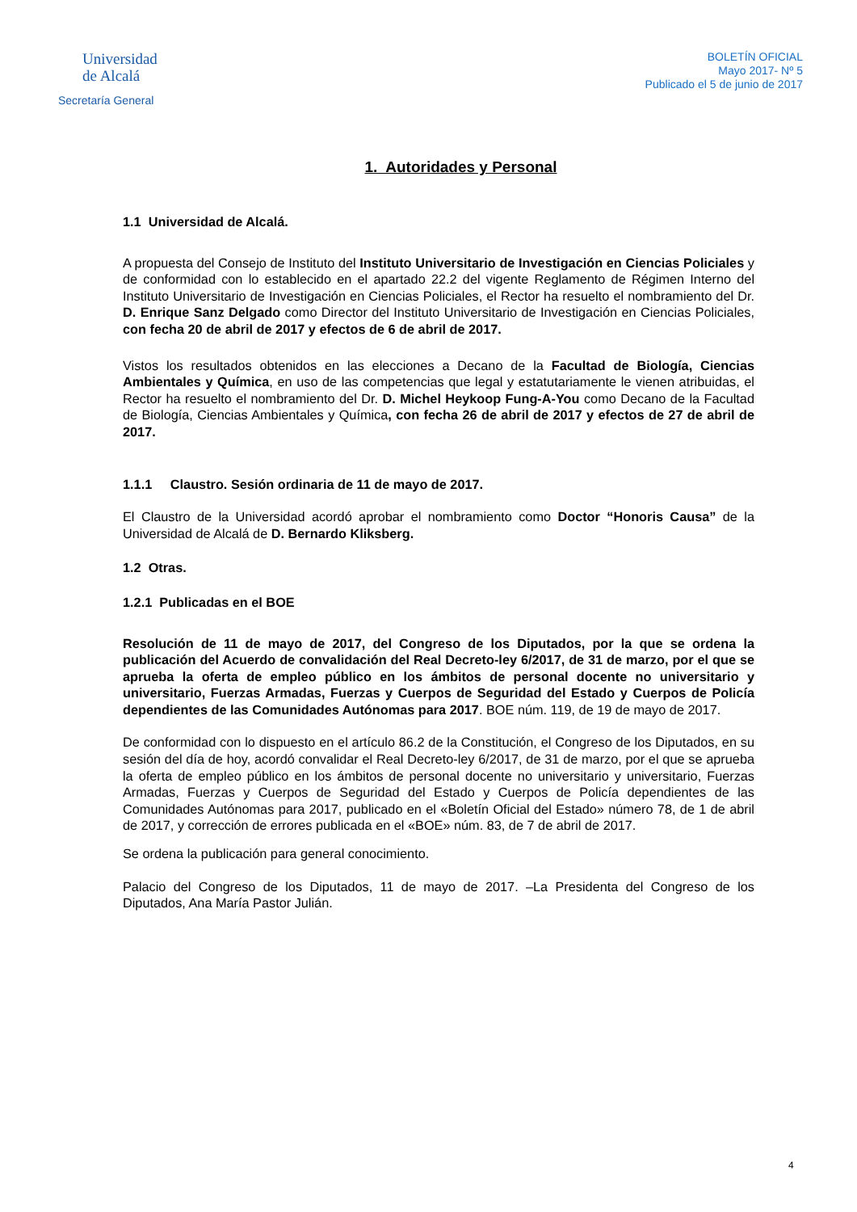Universidad
de Alcalá
Secretaría General
BOLETÍN OFICIAL
Mayo 2017- Nº 5
Publicado el 5 de junio de 2017
1. Autoridades y Personal
1.1 Universidad de Alcalá.
A propuesta del Consejo de Instituto del Instituto Universitario de Investigación en Ciencias Policiales y de conformidad con lo establecido en el apartado 22.2 del vigente Reglamento de Régimen Interno del Instituto Universitario de Investigación en Ciencias Policiales, el Rector ha resuelto el nombramiento del Dr. D. Enrique Sanz Delgado como Director del Instituto Universitario de Investigación en Ciencias Policiales, con fecha 20 de abril de 2017 y efectos de 6 de abril de 2017.
Vistos los resultados obtenidos en las elecciones a Decano de la Facultad de Biología, Ciencias Ambientales y Química, en uso de las competencias que legal y estatutariamente le vienen atribuidas, el Rector ha resuelto el nombramiento del Dr. D. Michel Heykoop Fung-A-You como Decano de la Facultad de Biología, Ciencias Ambientales y Química, con fecha 26 de abril de 2017 y efectos de 27 de abril de 2017.
1.1.1 Claustro. Sesión ordinaria de 11 de mayo de 2017.
El Claustro de la Universidad acordó aprobar el nombramiento como Doctor “Honoris Causa” de la Universidad de Alcalá de D. Bernardo Kliksberg.
1.2 Otras.
1.2.1 Publicadas en el BOE
Resolución de 11 de mayo de 2017, del Congreso de los Diputados, por la que se ordena la publicación del Acuerdo de convalidación del Real Decreto-ley 6/2017, de 31 de marzo, por el que se aprueba la oferta de empleo público en los ámbitos de personal docente no universitario y universitario, Fuerzas Armadas, Fuerzas y Cuerpos de Seguridad del Estado y Cuerpos de Policía dependientes de las Comunidades Autónomas para 2017. BOE núm. 119, de 19 de mayo de 2017.
De conformidad con lo dispuesto en el artículo 86.2 de la Constitución, el Congreso de los Diputados, en su sesión del día de hoy, acordó convalidar el Real Decreto-ley 6/2017, de 31 de marzo, por el que se aprueba la oferta de empleo público en los ámbitos de personal docente no universitario y universitario, Fuerzas Armadas, Fuerzas y Cuerpos de Seguridad del Estado y Cuerpos de Policía dependientes de las Comunidades Autónomas para 2017, publicado en el «Boletín Oficial del Estado» número 78, de 1 de abril de 2017, y corrección de errores publicada en el «BOE» núm. 83, de 7 de abril de 2017.
Se ordena la publicación para general conocimiento.
Palacio del Congreso de los Diputados, 11 de mayo de 2017. –La Presidenta del Congreso de los Diputados, Ana María Pastor Julián.
4